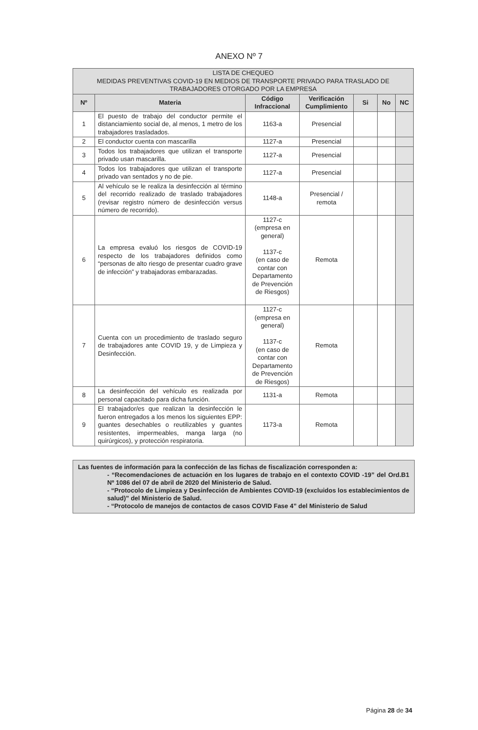ANEXO Nº 7
| LISTA DE CHEQUEO MEDIDAS PREVENTIVAS COVID-19 EN MEDIOS DE TRANSPORTE PRIVADO PARA TRASLADO DE TRABAJADORES OTORGADO POR LA EMPRESA | | | | | | |
| --- | --- | --- | --- | --- | --- | --- |
| Nº | Materia | Código Infraccional | Verificación Cumplimiento | Si | No | NC |
| 1 | El puesto de trabajo del conductor permite el distanciamiento social de, al menos, 1 metro de los trabajadores trasladados. | 1163-a | Presencial | | | |
| 2 | El conductor cuenta con mascarilla | 1127-a | Presencial | | | |
| 3 | Todos los trabajadores que utilizan el transporte privado usan mascarilla. | 1127-a | Presencial | | | |
| 4 | Todos los trabajadores que utilizan el transporte privado van sentados y no de pie. | 1127-a | Presencial | | | |
| 5 | Al vehículo se le realiza la desinfección al término del recorrido realizado de traslado trabajadores (revisar registro número de desinfección versus número de recorrido). | 1148-a | Presencial / remota | | | |
| 6 | La empresa evaluó los riesgos de COVID-19 respecto de los trabajadores definidos como “personas de alto riesgo de presentar cuadro grave de infección” y trabajadoras embarazadas. | 1127-c (empresa en general) 1137-c (en caso de contar con Departamento de Prevención de Riesgos) | Remota | | | |
| 7 | Cuenta con un procedimiento de traslado seguro de trabajadores ante COVID 19, y de Limpieza y Desinfección. | 1127-c (empresa en general) 1137-c (en caso de contar con Departamento de Prevención de Riesgos) | Remota | | | |
| 8 | La desinfección del vehículo es realizada por personal capacitado para dicha función. | 1131-a | Remota | | | |
| 9 | El trabajador/es que realizan la desinfección le fueron entregados a los menos los siguientes EPP: guantes desechables o reutilizables y guantes resistentes, impermeables, manga larga (no quirúrgicos), y protección respiratoria. | 1173-a | Remota | | | |
Las fuentes de información para la confección de las fichas de fiscalización corresponden a:
- “Recomendaciones de actuación en los lugares de trabajo en el contexto COVID -19” del Ord.B1 Nº 1086 del 07 de abril de 2020 del Ministerio de Salud.
- “Protocolo de Limpieza y Desinfección de Ambientes COVID-19 (excluidos los establecimientos de salud)” del Ministerio de Salud.
- “Protocolo de manejos de contactos de casos COVID Fase 4” del Ministerio de Salud
Página 28 de 34